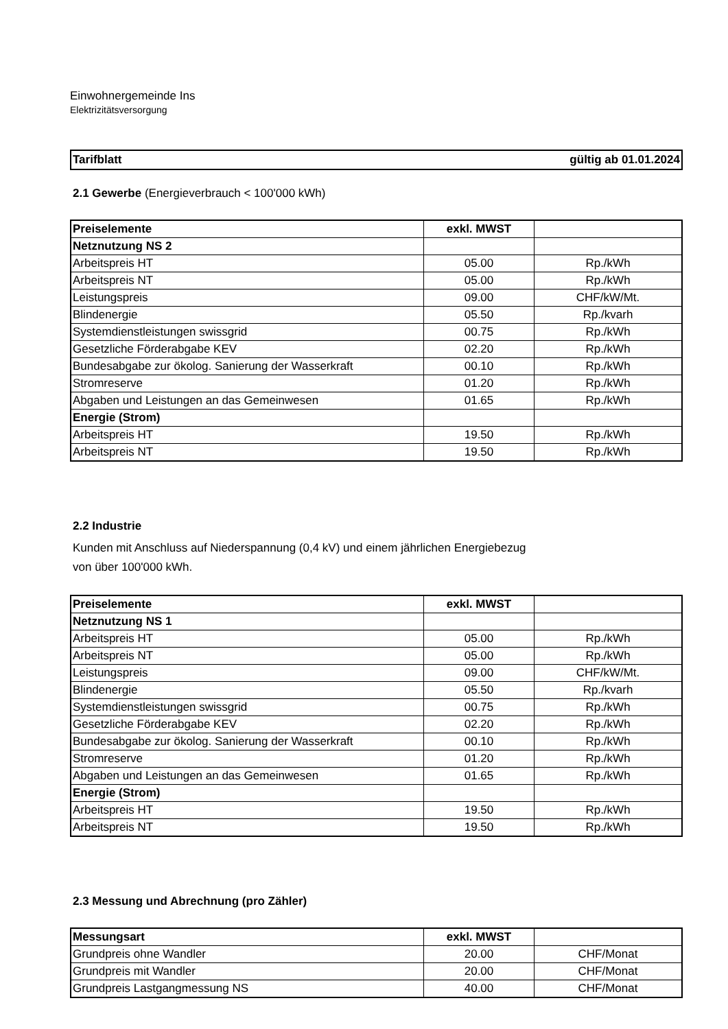Einwohnergemeinde Ins
Elektrizitätsversorgung
Tarifblatt gültig ab 01.01.2024
2.1 Gewerbe (Energieverbrauch < 100'000 kWh)
| Preiselemente | exkl. MWST | |
| --- | --- | --- |
| Netznutzung NS 2 | | |
| Arbeitspreis HT | 05.00 | Rp./kWh |
| Arbeitspreis NT | 05.00 | Rp./kWh |
| Leistungspreis | 09.00 | CHF/kW/Mt. |
| Blindenergie | 05.50 | Rp./kvarh |
| Systemdienstleistungen swissgrid | 00.75 | Rp./kWh |
| Gesetzliche Förderabgabe KEV | 02.20 | Rp./kWh |
| Bundesabgabe zur ökolog. Sanierung der Wasserkraft | 00.10 | Rp./kWh |
| Stromreserve | 01.20 | Rp./kWh |
| Abgaben und Leistungen an das Gemeinwesen | 01.65 | Rp./kWh |
| Energie (Strom) | | |
| Arbeitspreis HT | 19.50 | Rp./kWh |
| Arbeitspreis NT | 19.50 | Rp./kWh |
2.2 Industrie
Kunden mit Anschluss auf Niederspannung (0,4 kV) und einem jährlichen Energiebezug
von über 100'000 kWh.
| Preiselemente | exkl. MWST | |
| --- | --- | --- |
| Netznutzung NS 1 | | |
| Arbeitspreis HT | 05.00 | Rp./kWh |
| Arbeitspreis NT | 05.00 | Rp./kWh |
| Leistungspreis | 09.00 | CHF/kW/Mt. |
| Blindenergie | 05.50 | Rp./kvarh |
| Systemdienstleistungen swissgrid | 00.75 | Rp./kWh |
| Gesetzliche Förderabgabe KEV | 02.20 | Rp./kWh |
| Bundesabgabe zur ökolog. Sanierung der Wasserkraft | 00.10 | Rp./kWh |
| Stromreserve | 01.20 | Rp./kWh |
| Abgaben und Leistungen an das Gemeinwesen | 01.65 | Rp./kWh |
| Energie (Strom) | | |
| Arbeitspreis HT | 19.50 | Rp./kWh |
| Arbeitspreis NT | 19.50 | Rp./kWh |
2.3 Messung und Abrechnung (pro Zähler)
| Messungsart | exkl. MWST | |
| --- | --- | --- |
| Grundpreis ohne Wandler | 20.00 | CHF/Monat |
| Grundpreis mit Wandler | 20.00 | CHF/Monat |
| Grundpreis Lastgangmessung NS | 40.00 | CHF/Monat |